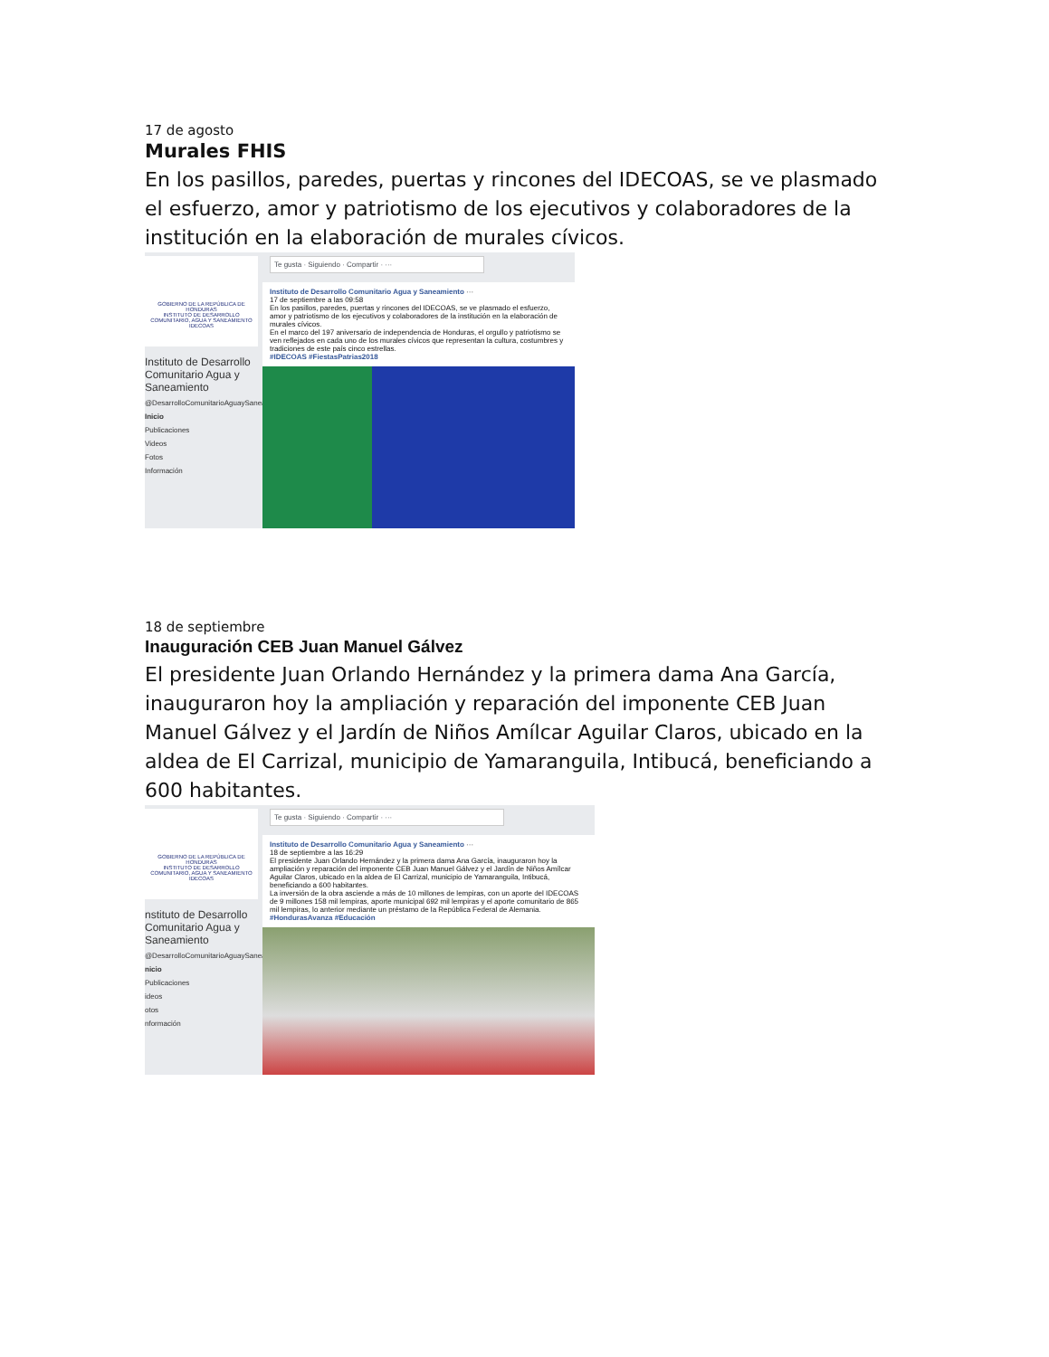17 de agosto
Murales FHIS
En los pasillos, paredes, puertas y rincones del IDECOAS, se ve plasmado el esfuerzo, amor y patriotismo de los ejecutivos y colaboradores de la institución en la elaboración de murales cívicos.
GOBIERNO DE LA REPÚBLICA DE HONDURAS
INSTITUTO DE DESARROLLO COMUNITARIO, AGUA Y SANEAMIENTO IDECOAS
Instituto de Desarrollo Comunitario Agua y Saneamiento
@DesarrolloComunitarioAguaySaneamiento
Inicio
Publicaciones
Videos
Fotos
Información
Te gusta · Siguiendo · Compartir · ···
Instituto de Desarrollo Comunitario Agua y Saneamiento ···
17 de septiembre a las 09:58
En los pasillos, paredes, puertas y rincones del IDECOAS, se ve plasmado el esfuerzo, amor y patriotismo de los ejecutivos y colaboradores de la institución en la elaboración de murales cívicos.
En el marco del 197 aniversario de independencia de Honduras, el orgullo y patriotismo se ven reflejados en cada uno de los murales cívicos que representan la cultura, costumbres y tradiciones de este país cinco estrellas.
#IDECOAS #FiestasPatrias2018
18 de septiembre
Inauguración CEB Juan Manuel Gálvez
El presidente Juan Orlando Hernández y la primera dama Ana García, inauguraron hoy la ampliación y reparación del imponente CEB Juan Manuel Gálvez y el Jardín de Niños Amílcar Aguilar Claros, ubicado en la aldea de El Carrizal, municipio de Yamaranguila, Intibucá, beneficiando a 600 habitantes.
GOBIERNO DE LA REPÚBLICA DE HONDURAS
INSTITUTO DE DESARROLLO COMUNITARIO, AGUA Y SANEAMIENTO IDECOAS
nstituto de Desarrollo Comunitario Agua y Saneamiento
@DesarrolloComunitarioAguaySaneamiento
nicio
Publicaciones
ideos
otos
nformación
Te gusta · Siguiendo · Compartir · ···
Instituto de Desarrollo Comunitario Agua y Saneamiento ···
18 de septiembre a las 16:29
El presidente Juan Orlando Hernández y la primera dama Ana García, inauguraron hoy la ampliación y reparación del imponente CEB Juan Manuel Gálvez y el Jardín de Niños Amílcar Aguilar Claros, ubicado en la aldea de El Carrizal, municipio de Yamaranguila, Intibucá, beneficiando a 600 habitantes.
La inversión de la obra asciende a más de 10 millones de lempiras, con un aporte del IDECOAS de 9 millones 158 mil lempiras, aporte municipal 692 mil lempiras y el aporte comunitario de 865 mil lempiras, lo anterior mediante un préstamo de la República Federal de Alemania.
#HondurasAvanza #Educación